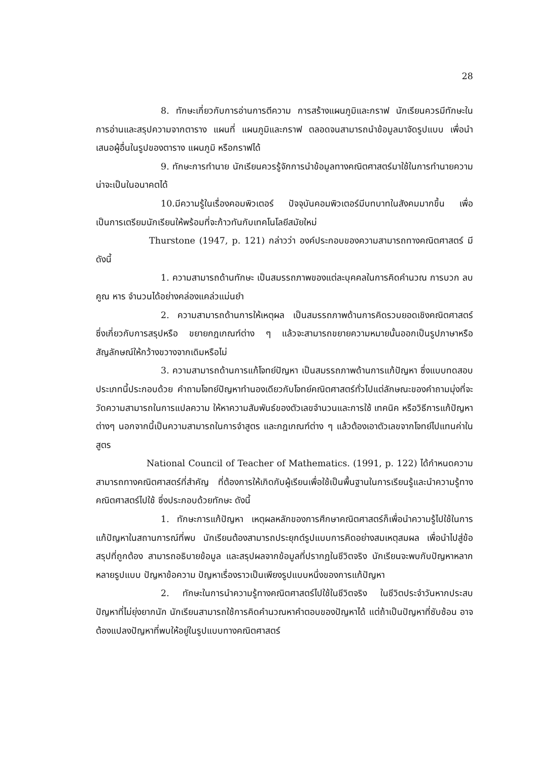28
8. ทักษะเกี่ยวกับการอ่านการตีความ การสร้างแผนภูมิและกราฟ นักเรียนควรมีทักษะในการอ่านและสรุปความจากตาราง แผนที่ แผนภูมิและกราฟ ตลอดจนสามารถนำข้อมูลมาจัดรูปแบบ เพื่อนำเสนอผู้อื่นในรูปของตาราง แผนภูมิ หรือกราฟได้
9. ทักษะการทำนาย นักเรียนควรรู้จักการนำข้อมูลทางคณิตศาสตร์มาใช้ในการทำนายความน่าจะเป็นในอนาคตได้
10.มีความรู้ในเรื่องคอมพิวเตอร์ ปัจจุบันคอมพิวเตอร์มีบทบาทในสังคมมากขึ้น เพื่อเป็นการเตรียมนักเรียนให้พร้อมที่จะก้าวทันกับเทคโนโลยีสมัยใหม่
Thurstone (1947, p. 121) กล่าวว่า องค์ประกอบของความสามารถทางคณิตศาสตร์ มีดังนี้
1. ความสามารถด้านทักษะ เป็นสมรรถภาพของแต่ละบุคคลในการคิดคำนวณ การบวก ลบ คูณ หาร จำนวนได้อย่างคล่องแคล่วแม่นยำ
2. ความสามารถด้านการให้เหตุผล เป็นสมรรถภาพด้านการคิดรวบยอดเชิงคณิตศาสตร์ ซึ่งเกี่ยวกับการสรุปหรือ ขยายกฎเกณฑ์ต่าง ๆ แล้วจะสามารถขยายความหมายนั้นออกเป็นรูปภาษาหรือสัญลักษณ์ให้กว้างขวางจากเดิมหรือไม่
3. ความสามารถด้านการแก้โจทย์ปัญหา เป็นสมรรถภาพด้านการแก้ปัญหา ซึ่งแบบทดสอบประเภทนี้ประกอบด้วย คำถามโจทย์ปัญหาทำนองเดียวกับโจทย์คณิตศาสตร์ทั่วไปแต่ลักษณะของคำถามมุ่งที่จะวัดความสามารถในการแปลความ ให้หาความสัมพันธ์ของตัวเลขจำนวนและการใช้ เทคนิค หรือวิธีการแก้ปัญหาต่างๆ นอกจากนี้เป็นความสามารถในการจำสูตร และกฎเกณฑ์ต่าง ๆ แล้วต้องเอาตัวเลขจากโจทย์ไปแทนค่าในสูตร
National Council of Teacher of Mathematics. (1991, p. 122) ได้กำหนดความสามารถทางคณิตศาสตร์ที่สำคัญ ที่ต้องการให้เกิดกับผู้เรียนเพื่อใช้เป็นพื้นฐานในการเรียนรู้และนำความรู้ทางคณิตศาสตร์ไปใช้ ซึ่งประกอบด้วยทักษะ ดังนี้
1. ทักษะการแก้ปัญหา เหตุผลหลักของการศึกษาคณิตศาสตร์ก็เพื่อนำความรู้ไปใช้ในการแก้ปัญหาในสถานการณ์ที่พบ นักเรียนต้องสามารถประยุกต์รูปแบบการคิดอย่างสมเหตุสมผล เพื่อนำไปสู่ข้อสรุปที่ถูกต้อง สามารถอธิบายข้อมูล และสรุปผลจากข้อมูลที่ปรากฏในชีวิตจริง นักเรียนจะพบกับปัญหาหลากหลายรูปแบบ ปัญหาข้อความ ปัญหาเรื่องราวเป็นเพียงรูปแบบหนึ่งของการแก้ปัญหา
2. ทักษะในการนำความรู้ทางคณิตศาสตร์ไปใช้ในชีวิตจริง ในชีวิตประจำวันหากประสบปัญหาที่ไม่ยุ่งยากนัก นักเรียนสามารถใช้การคิดคำนวณหาคำตอบของปัญหาได้ แต่ถ้าเป็นปัญหาที่ซับซ้อน อาจต้องแปลงปัญหาที่พบให้อยู่ในรูปแบบทางคณิตศาสตร์